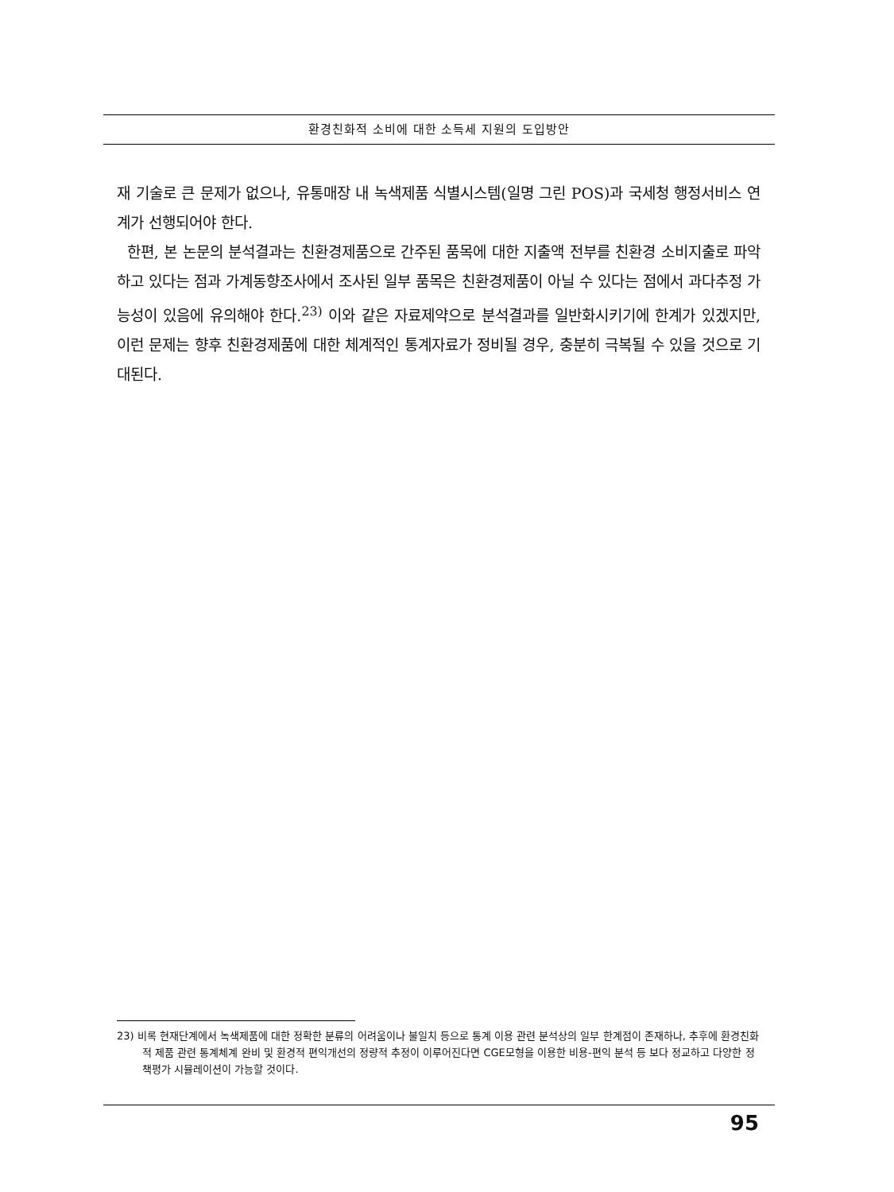환경친화적 소비에 대한 소득세 지원의 도입방안
재 기술로 큰 문제가 없으나, 유통매장 내 녹색제품 식별시스템(일명 그린 POS)과 국세청 행정서비스 연계가 선행되어야 한다.
한편, 본 논문의 분석결과는 친환경제품으로 간주된 품목에 대한 지출액 전부를 친환경 소비지출로 파악하고 있다는 점과 가계동향조사에서 조사된 일부 품목은 친환경제품이 아닐 수 있다는 점에서 과다추정 가능성이 있음에 유의해야 한다.<sup>23)</sup> 이와 같은 자료제약으로 분석결과를 일반화시키기에 한계가 있겠지만, 이런 문제는 향후 친환경제품에 대한 체계적인 통계자료가 정비될 경우, 충분히 극복될 수 있을 것으로 기대된다.
23) 비록 현재단계에서 녹색제품에 대한 정확한 분류의 어려움이나 불일치 등으로 통계 이용 관련 분석상의 일부 한계점이 존재하나, 추후에 환경친화적 제품 관련 통계체계 완비 및 환경적 편익개선의 정량적 추정이 이루어진다면 CGE모형을 이용한 비용-편익 분석 등 보다 정교하고 다양한 정책평가 시뮬레이션이 가능할 것이다.
95